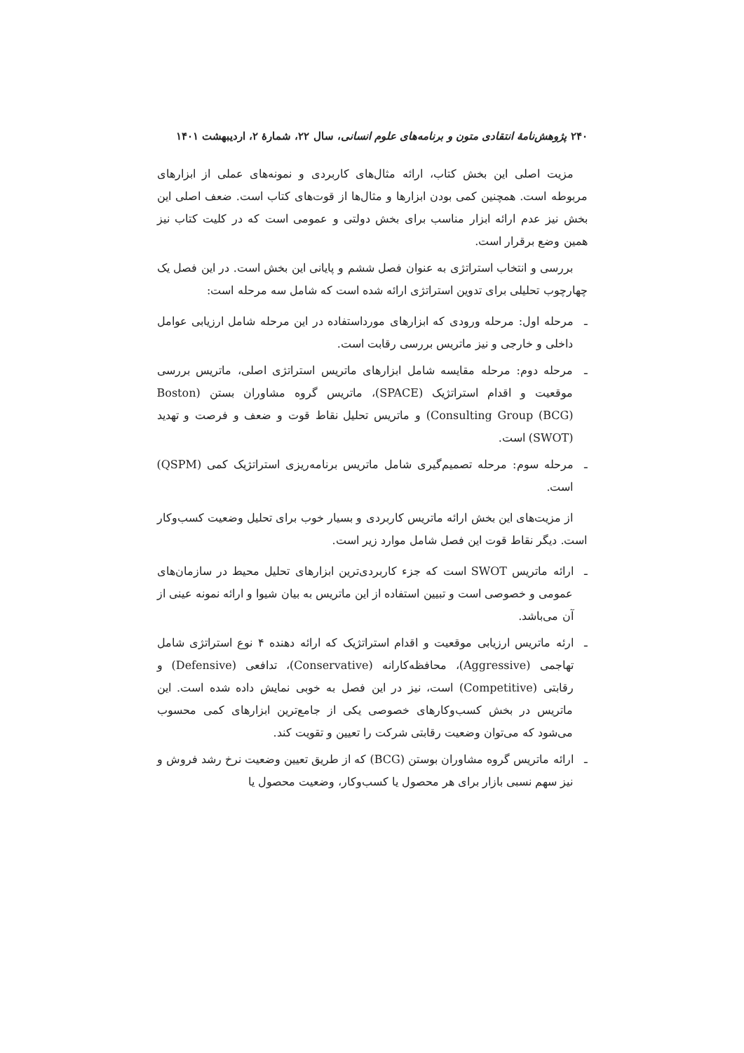۲۴۰ پژوهش‌نامهٔ انتقادی متون و برنامه‌های علوم انسانی، سال ۲۲، شمارهٔ ۲، اردیبهشت ۱۴۰۱
مزیت اصلی این بخش کتاب، ارائه مثال‌های کاربردی و نمونه‌های عملی از ابزارهای مربوطه است. همچنین کمی بودن ابزارها و مثال‌ها از قوت‌های کتاب است. ضعف اصلی این بخش نیز عدم ارائه ابزار مناسب برای بخش دولتی و عمومی است که در کلیت کتاب نیز همین وضع برقرار است.
بررسی و انتخاب استراتژی به عنوان فصل ششم و پایانی این بخش است. در این فصل یک چهارچوب تحلیلی برای تدوین استراتژی ارائه شده است که شامل سه مرحله است:
ـ مرحله اول: مرحله ورودی که ابزارهای مورداستفاده در این مرحله شامل ارزیابی عوامل داخلی و خارجی و نیز ماتریس بررسی رقابت است.
ـ مرحله دوم: مرحله مقایسه شامل ابزارهای ماتریس استراتژی اصلی، ماتریس بررسی موقعیت و اقدام استراتژیک (SPACE)، ماتریس گروه مشاوران بستن (Boston Consulting Group (BCG)) و ماتریس تحلیل نقاط قوت و ضعف و فرصت و تهدید (SWOT) است.
ـ مرحله سوم: مرحله تصمیم‌گیری شامل ماتریس برنامه‌ریزی استراتژیک کمی (QSPM) است.
از مزیت‌های این بخش ارائه ماتریس کاربردی و بسیار خوب برای تحلیل وضعیت کسب‌وکار است. دیگر نقاط قوت این فصل شامل موارد زیر است.
ـ ارائه ماتریس SWOT است که جزء کاربردی‌ترین ابزارهای تحلیل محیط در سازمان‌های عمومی و خصوصی است و تبیین استفاده از این ماتریس به بیان شیوا و ارائه نمونه عینی از آن می‌باشد.
ـ ارئه ماتریس ارزیابی موقعیت و اقدام استراتژیک که ارائه دهنده ۴ نوع استراتژی شامل تهاجمی (Aggressive)، محافظه‌کارانه (Conservative)، تدافعی (Defensive) و رقابتی (Competitive) است، نیز در این فصل به خوبی نمایش داده شده است. این ماتریس در بخش کسب‌وکارهای خصوصی یکی از جامع‌ترین ابزارهای کمی محسوب می‌شود که می‌توان وضعیت رقابتی شرکت را تعیین و تقویت کند.
ـ ارائه ماتریس گروه مشاوران بوستن (BCG) که از طریق تعیین وضعیت نرخ رشد فروش و نیز سهم نسبی بازار برای هر محصول یا کسب‌وکار، وضعیت محصول یا